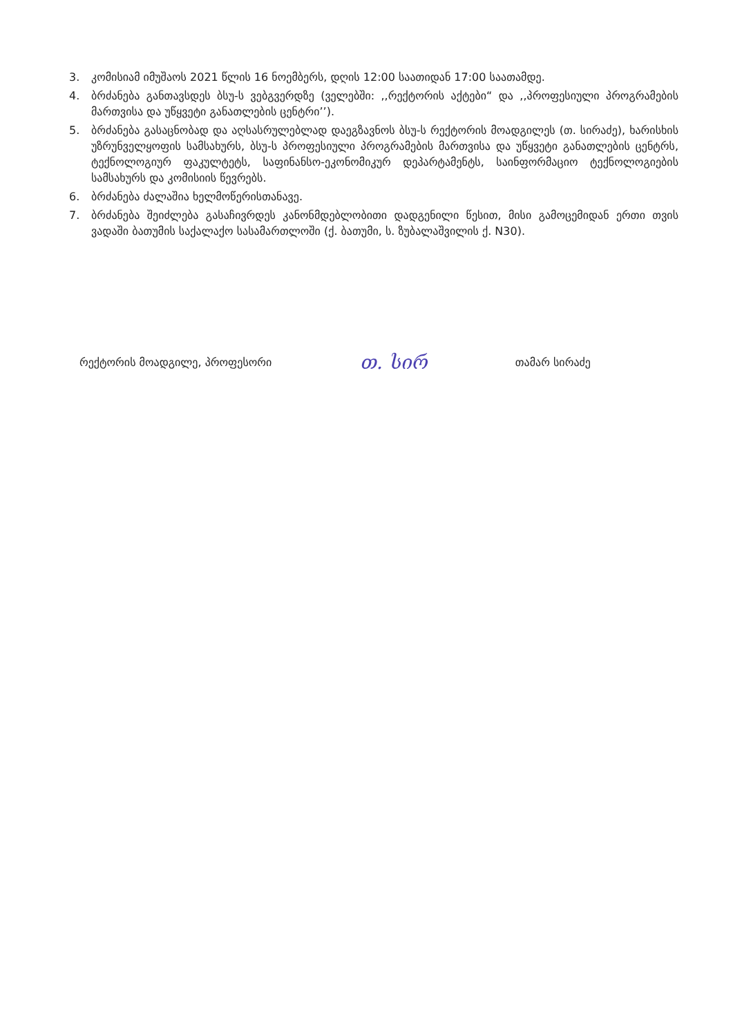3. კომისიამ იმუშაოს 2021 წლის 16 ნოემბერს, დღის 12:00 საათიდან 17:00 საათამდე.
4. ბრძანება განთავსდეს ბსუ-ს ვებგვერდზე (ველებში: ,,რექტორის აქტები“ და ,,პროფესიული პროგრამების მართვისა და უწყვეტი განათლების ცენტრი’’).
5. ბრძანება გასაცნობად და აღსასრულებლად დაეგზავნოს ბსუ-ს რექტორის მოადგილეს (თ. სირაძე), ხარისხის უზრუნველყოფის სამსახურს, ბსუ-ს პროფესიული პროგრამების მართვისა და უწყვეტი განათლების ცენტრს, ტექნოლოგიურ ფაკულტეტს, საფინანსო-ეკონომიკურ დეპარტამენტს, საინფორმაციო ტექნოლოგიების სამსახურს და კომისიის წევრებს.
6. ბრძანება ძალაშია ხელმოწერისთანავე.
7. ბრძანება შეიძლება გასაჩივრდეს კანონმდებლობითი დადგენილი წესით, მისი გამოცემიდან ერთი თვის ვადაში ბათუმის საქალაქო სასამართლოში (ქ. ბათუმი, ს. ზუბალაშვილის ქ. N30).
რექტორის მოადგილე, პროფესორი თ. სირ თამარ სირაძე